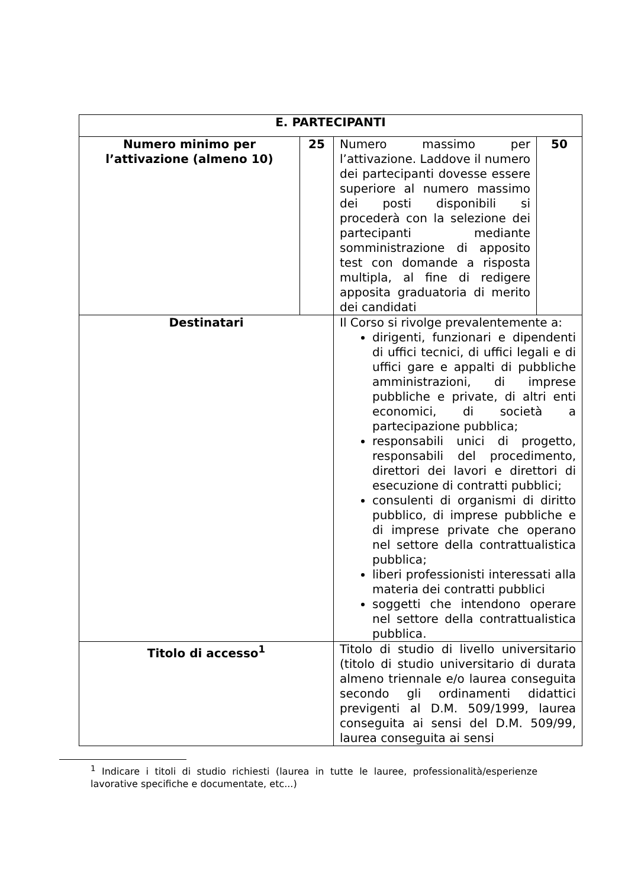| E. PARTECIPANTI | | | |
| --- | --- | --- | --- |
| Numero minimo per l’attivazione (almeno 10) | 25 | Numero massimo per l’attivazione. Laddove il numero dei partecipanti dovesse essere superiore al numero massimo dei posti disponibili si procederà con la selezione dei partecipanti mediante somministrazione di apposito test con domande a risposta multipla, al fine di redigere apposita graduatoria di merito dei candidati | 50 |
| Destinatari | | Il Corso si rivolge prevalentemente a: dirigenti, funzionari e dipendenti di uffici tecnici, di uffici legali e di uffici gare e appalti di pubbliche amministrazioni, di imprese pubbliche e private, di altri enti economici, di società a partecipazione pubblica; responsabili unici di progetto, responsabili del procedimento, direttori dei lavori e direttori di esecuzione di contratti pubblici; consulenti di organismi di diritto pubblico, di imprese pubbliche e di imprese private che operano nel settore della contrattualistica pubblica; liberi professionisti interessati alla materia dei contratti pubblici soggetti che intendono operare nel settore della contrattualistica pubblica. | |
| Titolo di accesso<sup>1</sup> | | Titolo di studio di livello universitario (titolo di studio universitario di durata almeno triennale e/o laurea conseguita secondo gli ordinamenti didattici previgenti al D.M. 509/1999, laurea conseguita ai sensi del D.M. 509/99, laurea conseguita ai sensi | |
<sup>1</sup> Indicare i titoli di studio richiesti (laurea in tutte le lauree, professionalità/esperienze lavorative specifiche e documentate, etc...)